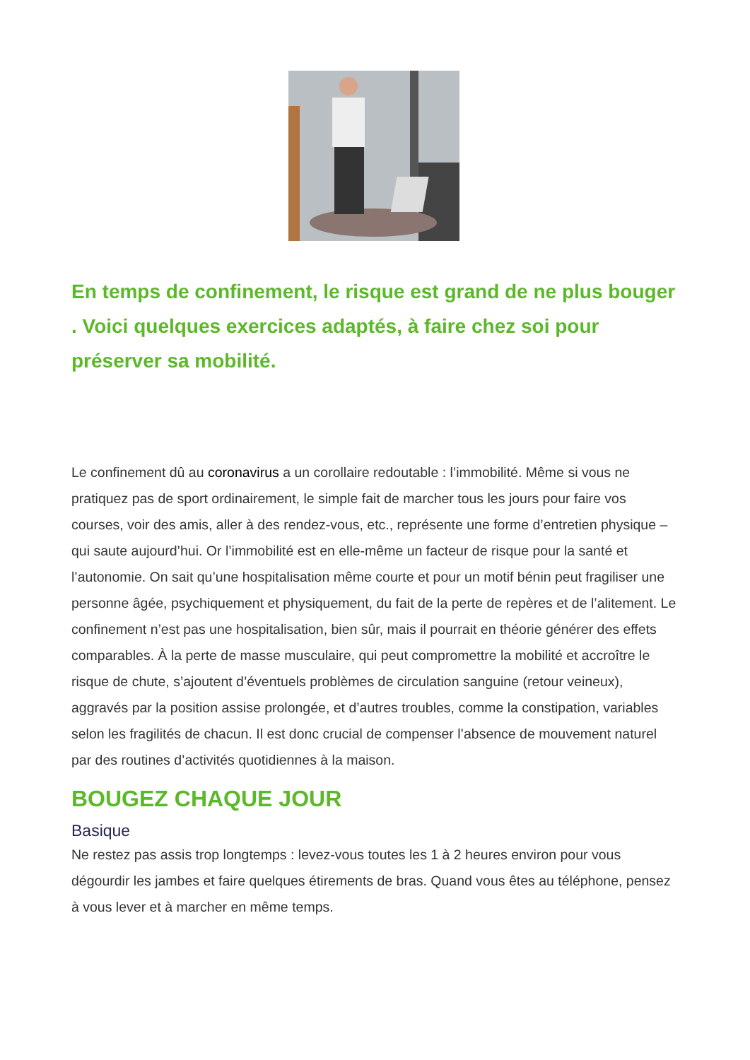En temps de confinement, le risque est grand de ne plus bouger . Voici quelques exercices adaptés, à faire chez soi pour préserver sa mobilité.
Le confinement dû au coronavirus a un corollaire redoutable : l’immobilité. Même si vous ne pratiquez pas de sport ordinairement, le simple fait de marcher tous les jours pour faire vos courses, voir des amis, aller à des rendez-vous, etc., représente une forme d’entretien physique – qui saute aujourd’hui. Or l’immobilité est en elle-même un facteur de risque pour la santé et l’autonomie. On sait qu’une hospitalisation même courte et pour un motif bénin peut fragiliser une personne âgée, psychiquement et physiquement, du fait de la perte de repères et de l’alitement. Le confinement n’est pas une hospitalisation, bien sûr, mais il pourrait en théorie générer des effets comparables. À la perte de masse musculaire, qui peut compromettre la mobilité et accroître le risque de chute, s’ajoutent d’éventuels problèmes de circulation sanguine (retour veineux), aggravés par la position assise prolongée, et d’autres troubles, comme la constipation, variables selon les fragilités de chacun. Il est donc crucial de compenser l’absence de mouvement naturel par des routines d’activités quotidiennes à la maison.
BOUGEZ CHAQUE JOUR
Basique
Ne restez pas assis trop longtemps : levez-vous toutes les 1 à 2 heures environ pour vous dégourdir les jambes et faire quelques étirements de bras. Quand vous êtes au téléphone, pensez à vous lever et à marcher en même temps.